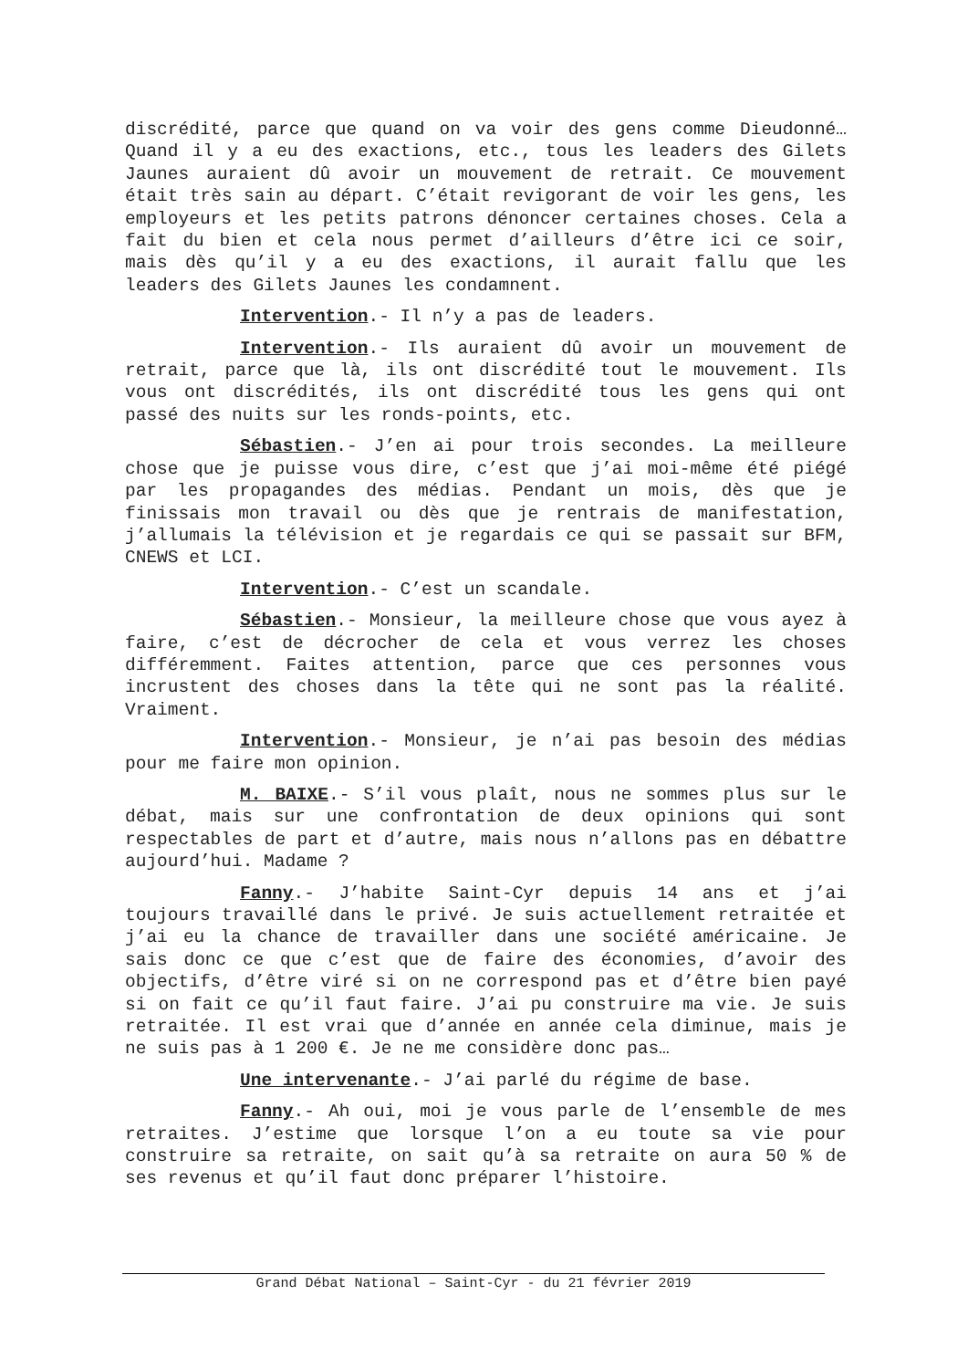discrédité, parce que quand on va voir des gens comme Dieudonné… Quand il y a eu des exactions, etc., tous les leaders des Gilets Jaunes auraient dû avoir un mouvement de retrait. Ce mouvement était très sain au départ. C’était revigorant de voir les gens, les employeurs et les petits patrons dénoncer certaines choses. Cela a fait du bien et cela nous permet d’ailleurs d’être ici ce soir, mais dès qu’il y a eu des exactions, il aurait fallu que les leaders des Gilets Jaunes les condamnent.
Intervention.- Il n’y a pas de leaders.
Intervention.- Ils auraient dû avoir un mouvement de retrait, parce que là, ils ont discrédité tout le mouvement. Ils vous ont discrédités, ils ont discrédité tous les gens qui ont passé des nuits sur les ronds-points, etc.
Sébastien.- J’en ai pour trois secondes. La meilleure chose que je puisse vous dire, c’est que j’ai moi-même été piégé par les propagandes des médias. Pendant un mois, dès que je finissais mon travail ou dès que je rentrais de manifestation, j’allumais la télévision et je regardais ce qui se passait sur BFM, CNEWS et LCI.
Intervention.- C’est un scandale.
Sébastien.- Monsieur, la meilleure chose que vous ayez à faire, c’est de décrocher de cela et vous verrez les choses différemment. Faites attention, parce que ces personnes vous incrustent des choses dans la tête qui ne sont pas la réalité. Vraiment.
Intervention.- Monsieur, je n’ai pas besoin des médias pour me faire mon opinion.
M. BAIXE.- S’il vous plaît, nous ne sommes plus sur le débat, mais sur une confrontation de deux opinions qui sont respectables de part et d’autre, mais nous n’allons pas en débattre aujourd’hui. Madame ?
Fanny.- J’habite Saint-Cyr depuis 14 ans et j’ai toujours travaillé dans le privé. Je suis actuellement retraitée et j’ai eu la chance de travailler dans une société américaine. Je sais donc ce que c’est que de faire des économies, d’avoir des objectifs, d’être viré si on ne correspond pas et d’être bien payé si on fait ce qu’il faut faire. J’ai pu construire ma vie. Je suis retraitée. Il est vrai que d’année en année cela diminue, mais je ne suis pas à 1 200 €. Je ne me considère donc pas…
Une intervenante.- J’ai parlé du régime de base.
Fanny.- Ah oui, moi je vous parle de l’ensemble de mes retraites. J’estime que lorsque l’on a eu toute sa vie pour construire sa retraite, on sait qu’à sa retraite on aura 50 % de ses revenus et qu’il faut donc préparer l’histoire.
Grand Débat National – Saint-Cyr - du 21 février 2019